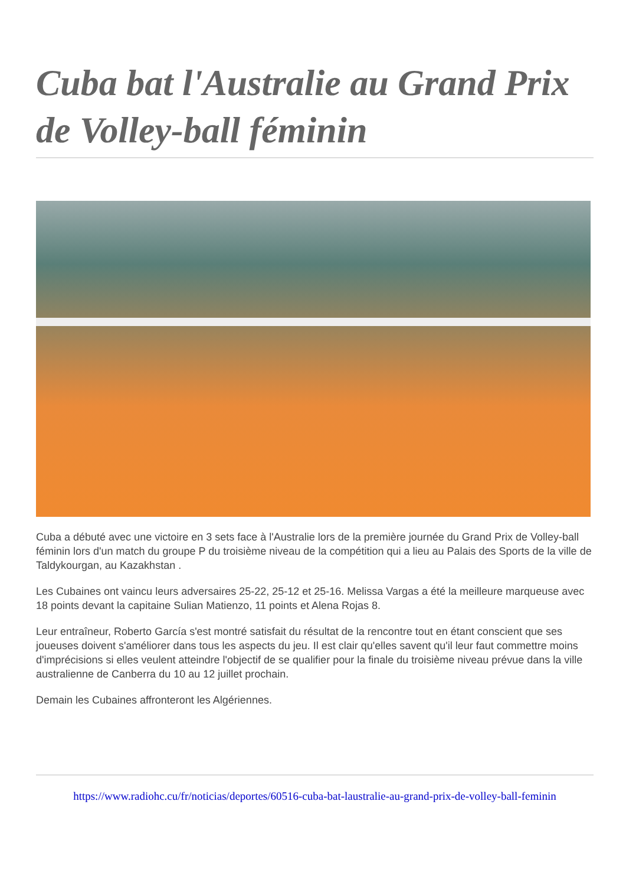Cuba bat l'Australie au Grand Prix de Volley-ball féminin
Cuba a débuté avec une victoire en 3 sets face à l'Australie lors de la première journée du Grand Prix de Volley-ball féminin lors d'un match du groupe P du troisième niveau de la compétition qui a lieu au Palais des Sports de la ville de Taldykourgan, au Kazakhstan .
Les Cubaines ont vaincu leurs adversaires 25-22, 25-12 et 25-16. Melissa Vargas a été la meilleure marqueuse avec 18 points devant la capitaine Sulian Matienzo, 11 points et Alena Rojas 8.
Leur entraîneur, Roberto García s'est montré satisfait du résultat de la rencontre tout en étant conscient que ses joueuses doivent s'améliorer dans tous les aspects du jeu. Il est clair qu'elles savent qu'il leur faut commettre moins d'imprécisions si elles veulent atteindre l'objectif de se qualifier pour la finale du troisième niveau prévue dans la ville australienne de Canberra du 10 au 12 juillet prochain.
Demain les Cubaines affronteront les Algériennes.
https://www.radiohc.cu/fr/noticias/deportes/60516-cuba-bat-laustralie-au-grand-prix-de-volley-ball-feminin